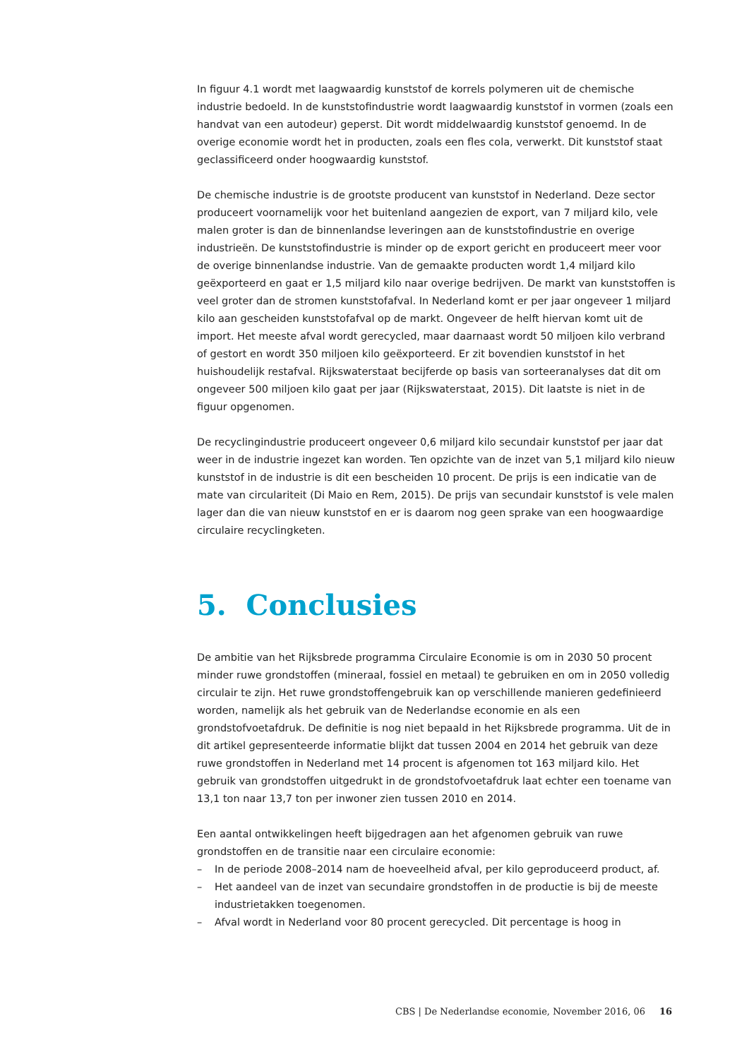In figuur 4.1 wordt met laagwaardig kunststof de korrels polymeren uit de chemische industrie bedoeld. In de kunststofindustrie wordt laagwaardig kunststof in vormen (zoals een handvat van een autodeur) geperst. Dit wordt middelwaardig kunststof genoemd. In de overige economie wordt het in producten, zoals een fles cola, verwerkt. Dit kunststof staat geclassificeerd onder hoogwaardig kunststof.
De chemische industrie is de grootste producent van kunststof in Nederland. Deze sector produceert voornamelijk voor het buitenland aangezien de export, van 7 miljard kilo, vele malen groter is dan de binnenlandse leveringen aan de kunststofindustrie en overige industrieën. De kunststofindustrie is minder op de export gericht en produceert meer voor de overige binnenlandse industrie. Van de gemaakte producten wordt 1,4 miljard kilo geëxporteerd en gaat er 1,5 miljard kilo naar overige bedrijven. De markt van kunststoffen is veel groter dan de stromen kunststofafval. In Nederland komt er per jaar ongeveer 1 miljard kilo aan gescheiden kunststofafval op de markt. Ongeveer de helft hiervan komt uit de import. Het meeste afval wordt gerecycled, maar daarnaast wordt 50 miljoen kilo verbrand of gestort en wordt 350 miljoen kilo geëxporteerd. Er zit bovendien kunststof in het huishoudelijk restafval. Rijkswaterstaat becijferde op basis van sorteeranalyses dat dit om ongeveer 500 miljoen kilo gaat per jaar (Rijkswaterstaat, 2015). Dit laatste is niet in de figuur opgenomen.
De recyclingindustrie produceert ongeveer 0,6 miljard kilo secundair kunststof per jaar dat weer in de industrie ingezet kan worden. Ten opzichte van de inzet van 5,1 miljard kilo nieuw kunststof in de industrie is dit een bescheiden 10 procent. De prijs is een indicatie van de mate van circulariteit (Di Maio en Rem, 2015). De prijs van secundair kunststof is vele malen lager dan die van nieuw kunststof en er is daarom nog geen sprake van een hoogwaardige circulaire recyclingketen.
5. Conclusies
De ambitie van het Rijksbrede programma Circulaire Economie is om in 2030 50 procent minder ruwe grondstoffen (mineraal, fossiel en metaal) te gebruiken en om in 2050 volledig circulair te zijn. Het ruwe grondstoffengebruik kan op verschillende manieren gedefinieerd worden, namelijk als het gebruik van de Nederlandse economie en als een grondstofvoetafdruk. De definitie is nog niet bepaald in het Rijksbrede programma. Uit de in dit artikel gepresenteerde informatie blijkt dat tussen 2004 en 2014 het gebruik van deze ruwe grondstoffen in Nederland met 14 procent is afgenomen tot 163 miljard kilo. Het gebruik van grondstoffen uitgedrukt in de grondstofvoetafdruk laat echter een toename van 13,1 ton naar 13,7 ton per inwoner zien tussen 2010 en 2014.
Een aantal ontwikkelingen heeft bijgedragen aan het afgenomen gebruik van ruwe grondstoffen en de transitie naar een circulaire economie:
– In de periode 2008–2014 nam de hoeveelheid afval, per kilo geproduceerd product, af.
– Het aandeel van de inzet van secundaire grondstoffen in de productie is bij de meeste industrietakken toegenomen.
– Afval wordt in Nederland voor 80 procent gerecycled. Dit percentage is hoog in
CBS | De Nederlandse economie, November 2016, 06 16